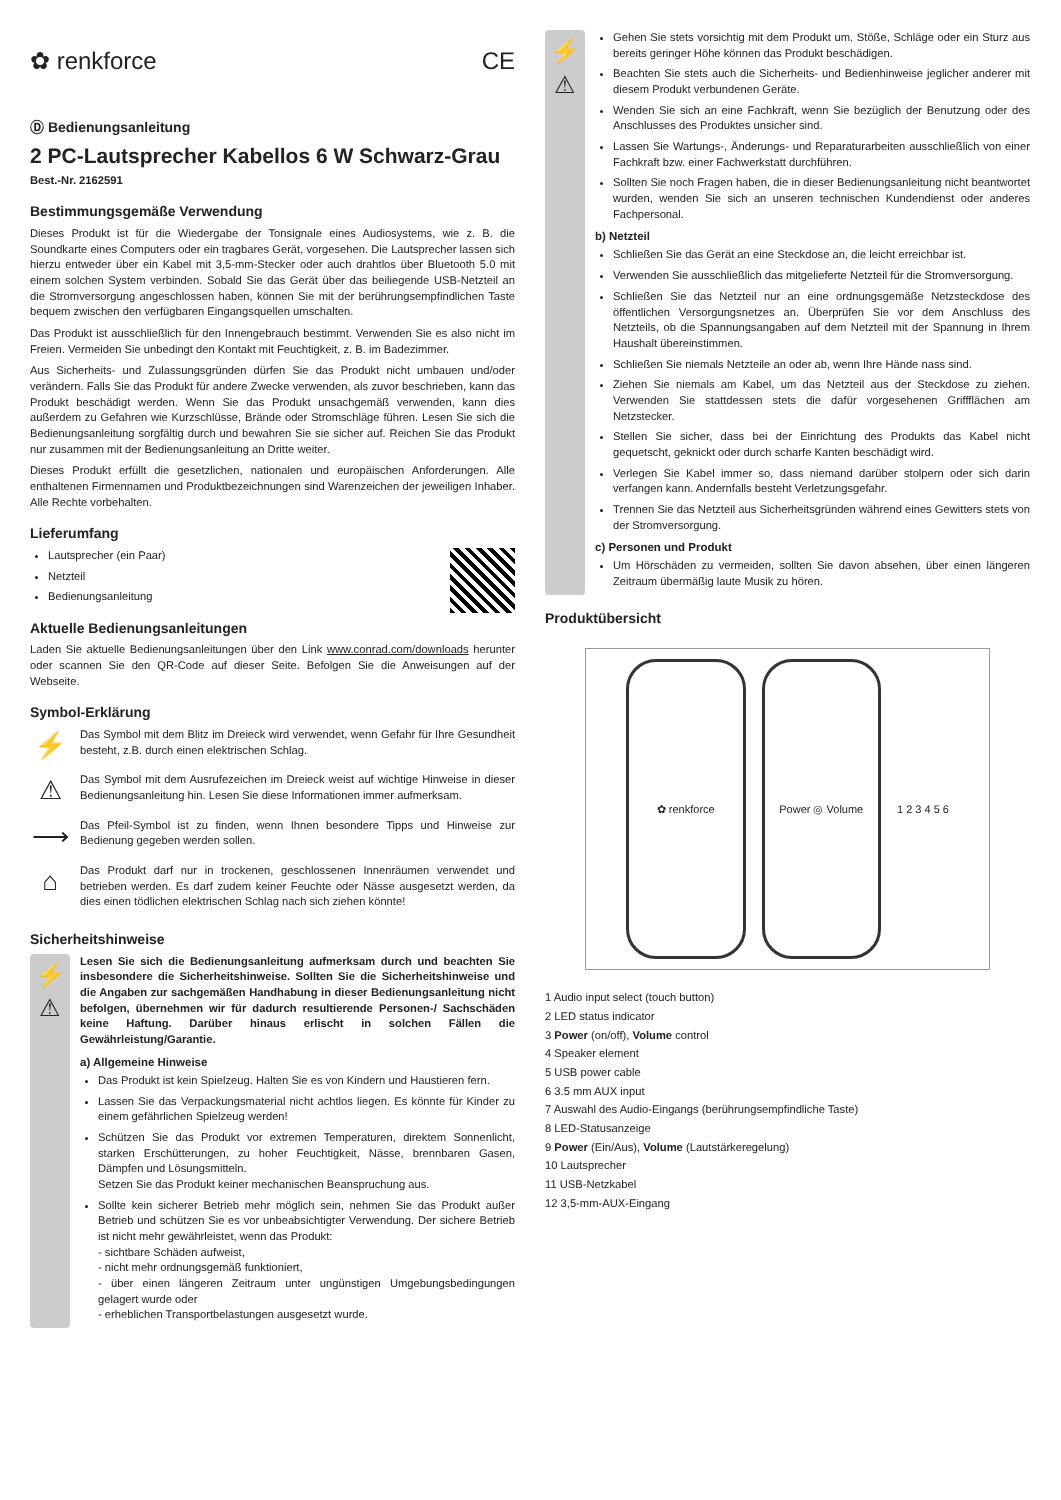✿ renkforce CE
Ⓓ Bedienungsanleitung
2 PC-Lautsprecher Kabellos 6 W Schwarz-Grau
Best.-Nr. 2162591
Bestimmungsgemäße Verwendung
Dieses Produkt ist für die Wiedergabe der Tonsignale eines Audiosystems, wie z. B. die Soundkarte eines Computers oder ein tragbares Gerät, vorgesehen. Die Lautsprecher lassen sich hierzu entweder über ein Kabel mit 3,5-mm-Stecker oder auch drahtlos über Bluetooth 5.0 mit einem solchen System verbinden. Sobald Sie das Gerät über das beiliegende USB-Netzteil an die Stromversorgung angeschlossen haben, können Sie mit der berührungsempfindlichen Taste bequem zwischen den verfügbaren Eingangsquellen umschalten.
Das Produkt ist ausschließlich für den Innengebrauch bestimmt. Verwenden Sie es also nicht im Freien. Vermeiden Sie unbedingt den Kontakt mit Feuchtigkeit, z. B. im Badezimmer.
Aus Sicherheits- und Zulassungsgründen dürfen Sie das Produkt nicht umbauen und/oder verändern. Falls Sie das Produkt für andere Zwecke verwenden, als zuvor beschrieben, kann das Produkt beschädigt werden. Wenn Sie das Produkt unsachgemäß verwenden, kann dies außerdem zu Gefahren wie Kurzschlüsse, Brände oder Stromschläge führen. Lesen Sie sich die Bedienungsanleitung sorgfältig durch und bewahren Sie sie sicher auf. Reichen Sie das Produkt nur zusammen mit der Bedienungsanleitung an Dritte weiter.
Dieses Produkt erfüllt die gesetzlichen, nationalen und europäischen Anforderungen. Alle enthaltenen Firmennamen und Produktbezeichnungen sind Warenzeichen der jeweiligen Inhaber. Alle Rechte vorbehalten.
Lieferumfang
Lautsprecher (ein Paar)
Netzteil
Bedienungsanleitung
Aktuelle Bedienungsanleitungen
Laden Sie aktuelle Bedienungsanleitungen über den Link www.conrad.com/downloads herunter oder scannen Sie den QR-Code auf dieser Seite. Befolgen Sie die Anweisungen auf der Webseite.
Symbol-Erklärung
⚡
Das Symbol mit dem Blitz im Dreieck wird verwendet, wenn Gefahr für Ihre Gesundheit besteht, z.B. durch einen elektrischen Schlag.
⚠
Das Symbol mit dem Ausrufezeichen im Dreieck weist auf wichtige Hinweise in dieser Bedienungsanleitung hin. Lesen Sie diese Informationen immer aufmerksam.
⟶
Das Pfeil-Symbol ist zu finden, wenn Ihnen besondere Tipps und Hinweise zur Bedienung gegeben werden sollen.
⌂
Das Produkt darf nur in trockenen, geschlossenen Innenräumen verwendet und betrieben werden. Es darf zudem keiner Feuchte oder Nässe ausgesetzt werden, da dies einen tödlichen elektrischen Schlag nach sich ziehen könnte!
Sicherheitshinweise
⚡
⚠
Lesen Sie sich die Bedienungsanleitung aufmerksam durch und beachten Sie insbesondere die Sicherheitshinweise. Sollten Sie die Sicherheitshinweise und die Angaben zur sachgemäßen Handhabung in dieser Bedienungsanleitung nicht befolgen, übernehmen wir für dadurch resultierende Personen-/ Sachschäden keine Haftung. Darüber hinaus erlischt in solchen Fällen die Gewährleistung/Garantie.
a) Allgemeine Hinweise
Das Produkt ist kein Spielzeug. Halten Sie es von Kindern und Haustieren fern.
Lassen Sie das Verpackungsmaterial nicht achtlos liegen. Es könnte für Kinder zu einem gefährlichen Spielzeug werden!
Schützen Sie das Produkt vor extremen Temperaturen, direktem Sonnenlicht, starken Erschütterungen, zu hoher Feuchtigkeit, Nässe, brennbaren Gasen, Dämpfen und Lösungsmitteln.
Setzen Sie das Produkt keiner mechanischen Beanspruchung aus.
Sollte kein sicherer Betrieb mehr möglich sein, nehmen Sie das Produkt außer Betrieb und schützen Sie es vor unbeabsichtigter Verwendung. Der sichere Betrieb ist nicht mehr gewährleistet, wenn das Produkt:
- sichtbare Schäden aufweist,
- nicht mehr ordnungsgemäß funktioniert,
- über einen längeren Zeitraum unter ungünstigen Umgebungsbedingungen gelagert wurde oder
- erheblichen Transportbelastungen ausgesetzt wurde.
⚡
⚠
Gehen Sie stets vorsichtig mit dem Produkt um. Stöße, Schläge oder ein Sturz aus bereits geringer Höhe können das Produkt beschädigen.
Beachten Sie stets auch die Sicherheits- und Bedienhinweise jeglicher anderer mit diesem Produkt verbundenen Geräte.
Wenden Sie sich an eine Fachkraft, wenn Sie bezüglich der Benutzung oder des Anschlusses des Produktes unsicher sind.
Lassen Sie Wartungs-, Änderungs- und Reparaturarbeiten ausschließlich von einer Fachkraft bzw. einer Fachwerkstatt durchführen.
Sollten Sie noch Fragen haben, die in dieser Bedienungsanleitung nicht beantwortet wurden, wenden Sie sich an unseren technischen Kundendienst oder anderes Fachpersonal.
b) Netzteil
Schließen Sie das Gerät an eine Steckdose an, die leicht erreichbar ist.
Verwenden Sie ausschließlich das mitgelieferte Netzteil für die Stromversorgung.
Schließen Sie das Netzteil nur an eine ordnungsgemäße Netzsteckdose des öffentlichen Versorgungsnetzes an. Überprüfen Sie vor dem Anschluss des Netzteils, ob die Spannungsangaben auf dem Netzteil mit der Spannung in Ihrem Haushalt übereinstimmen.
Schließen Sie niemals Netzteile an oder ab, wenn Ihre Hände nass sind.
Ziehen Sie niemals am Kabel, um das Netzteil aus der Steckdose zu ziehen. Verwenden Sie stattdessen stets die dafür vorgesehenen Griffflächen am Netzstecker.
Stellen Sie sicher, dass bei der Einrichtung des Produkts das Kabel nicht gequetscht, geknickt oder durch scharfe Kanten beschädigt wird.
Verlegen Sie Kabel immer so, dass niemand darüber stolpern oder sich darin verfangen kann. Andernfalls besteht Verletzungsgefahr.
Trennen Sie das Netzteil aus Sicherheitsgründen während eines Gewitters stets von der Stromversorgung.
c) Personen und Produkt
Um Hörschäden zu vermeiden, sollten Sie davon absehen, über einen längeren Zeitraum übermäßig laute Musik zu hören.
Produktübersicht
✿ renkforce Power ◎ Volume
1 2 3 4 5 6
1 Audio input select (touch button)
2 LED status indicator
3 Power (on/off), Volume control
4 Speaker element
5 USB power cable
6 3.5 mm AUX input
7 Auswahl des Audio-Eingangs (berührungsempfindliche Taste)
8 LED-Statusanzeige
9 Power (Ein/Aus), Volume (Lautstärkeregelung)
10 Lautsprecher
11 USB-Netzkabel
12 3,5-mm-AUX-Eingang